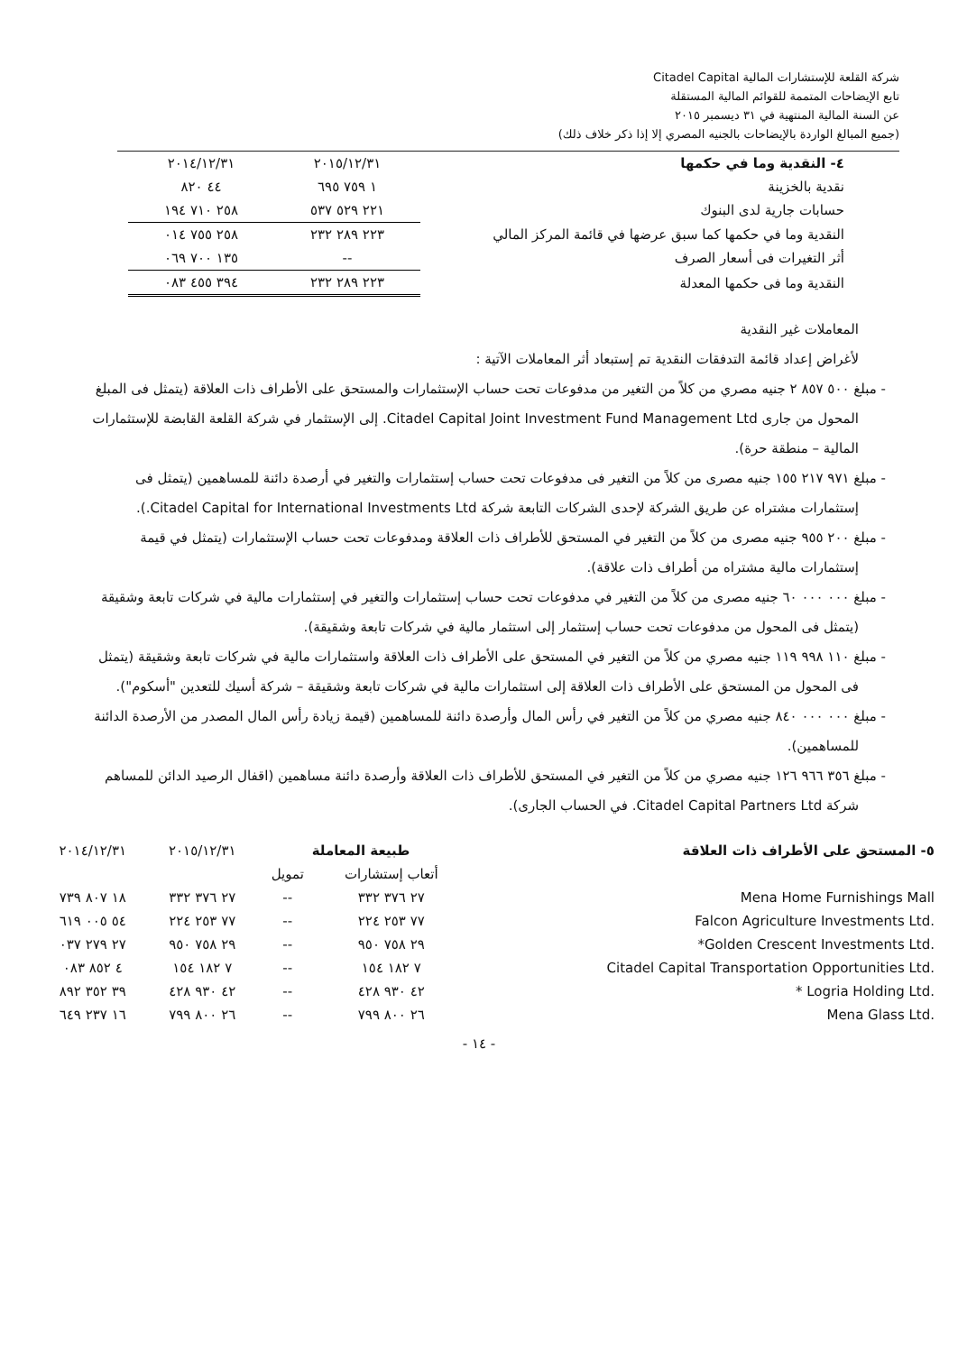شركة القلعة للإستشارات المالية Citadel Capital
تابع الإيضاحات المتممة للقوائم المالية المستقلة
عن السنة المالية المنتهية في ٣١ ديسمبر ٢٠١٥
(جميع المبالغ الواردة بالإيضاحات بالجنيه المصري إلا إذا ذكر خلاف ذلك)
| ٤- النقدية وما في حكمها | ٢٠١٥/١٢/٣١ | ٢٠١٤/١٢/٣١ |
| نقدية بالخزينة | ١ ٧٥٩ ٦٩٥ | ٤٤ ٨٢٠ |
| حسابات جارية لدى البنوك | ٢٢١ ٥٢٩ ٥٣٧ | ٢٥٨ ٧١٠ ١٩٤ |
| النقدية وما في حكمها كما سبق عرضها في قائمة المركز المالي | ٢٢٣ ٢٨٩ ٢٣٢ | ٢٥٨ ٧٥٥ ٠١٤ |
| أثر التغيرات فى أسعار الصرف | -- | ١٣٥ ٧٠٠ ٠٦٩ |
| النقدية وما فى حكمها المعدلة | ٢٢٣ ٢٨٩ ٢٣٢ | ٣٩٤ ٤٥٥ ٠٨٣ |
المعاملات غير النقدية
لأغراض إعداد قائمة التدفقات النقدية تم إستبعاد أثر المعاملات الآتية :
- مبلغ ٥٠٠ ٨٥٧ ٢ جنيه مصري من كلاً من التغير من مدفوعات تحت حساب الإستثمارات والمستحق على الأطراف ذات العلاقة (يتمثل فى المبلغ المحول من جارى Citadel Capital Joint Investment Fund Management Ltd. إلى الإستثمار في شركة القلعة القابضة للإستثمارات المالية – منطقة حرة).
- مبلغ ٩٧١ ٢١٧ ١٥٥ جنيه مصرى من كلاً من التغير فى مدفوعات تحت حساب إستثمارات والتغير في أرصدة دائنة للمساهمين (يتمثل فى إستثمارات مشتراه عن طريق الشركة لإحدى الشركات التابعة شركة Citadel Capital for International Investments Ltd.).
- مبلغ ٢٠٠ ٩٥٥ جنيه مصرى من كلاً من التغير في المستحق للأطراف ذات العلاقة ومدفوعات تحت حساب الإستثمارات (يتمثل في قيمة إستثمارات مالية مشتراه من أطراف ذات علاقة).
- مبلغ ٠٠٠ ٠٠٠ ٦٠ جنيه مصرى من كلاً من التغير في مدفوعات تحت حساب إستثمارات والتغير في إستثمارات مالية في شركات تابعة وشقيقة (يتمثل فى المحول من مدفوعات تحت حساب إستثمار إلى استثمار مالية في شركات تابعة وشقيقة).
- مبلغ ١١٠ ٩٩٨ ١١٩ جنيه مصري من كلاً من التغير في المستحق على الأطراف ذات العلاقة واستثمارات مالية في شركات تابعة وشقيقة (يتمثل فى المحول من المستحق على الأطراف ذات العلاقة إلى استثمارات مالية في شركات تابعة وشقيقة – شركة أسيك للتعدين "أسكوم").
- مبلغ ٠٠٠ ٠٠٠ ٨٤٠ جنيه مصري من كلاً من التغير في رأس المال وأرصدة دائنة للمساهمين (قيمة زيادة رأس المال المصدر من الأرصدة الدائنة للمساهمين).
- مبلغ ٣٥٦ ٩٦٦ ١٢٦ جنيه مصري من كلاً من التغير في المستحق للأطراف ذات العلاقة وأرصدة دائنة مساهمين (اقفال الرصيد الدائن للمساهم شركة Citadel Capital Partners Ltd. في الحساب الجارى).
| ٥- المستحق على الأطراف ذات العلاقة | طبيعة المعاملة | | ٢٠١٥/١٢/٣١ | ٢٠١٤/١٢/٣١ |
| | أتعاب إستشارات | تمويل | | |
| Mena Home Furnishings Mall | ٢٧ ٣٧٦ ٣٣٢ | -- | ٢٧ ٣٧٦ ٣٣٢ | ١٨ ٨٠٧ ٧٣٩ |
| Falcon Agriculture Investments Ltd. | ٧٧ ٢٥٣ ٢٢٤ | -- | ٧٧ ٢٥٣ ٢٢٤ | ٥٤ ٠٠٥ ٦١٩ |
| *Golden Crescent Investments Ltd. | ٢٩ ٧٥٨ ٩٥٠ | -- | ٢٩ ٧٥٨ ٩٥٠ | ٢٧ ٢٧٩ ٠٣٧ |
| Citadel Capital Transportation Opportunities Ltd. | ٧ ١٨٢ ١٥٤ | -- | ٧ ١٨٢ ١٥٤ | ٤ ٨٥٢ ٠٨٣ |
| * Logria Holding Ltd. | ٤٢ ٩٣٠ ٤٢٨ | -- | ٤٢ ٩٣٠ ٤٢٨ | ٣٩ ٣٥٢ ٨٩٢ |
| Mena Glass Ltd. | ٢٦ ٨٠٠ ٧٩٩ | -- | ٢٦ ٨٠٠ ٧٩٩ | ١٦ ٢٣٧ ٦٤٩ |
- ١٤ -